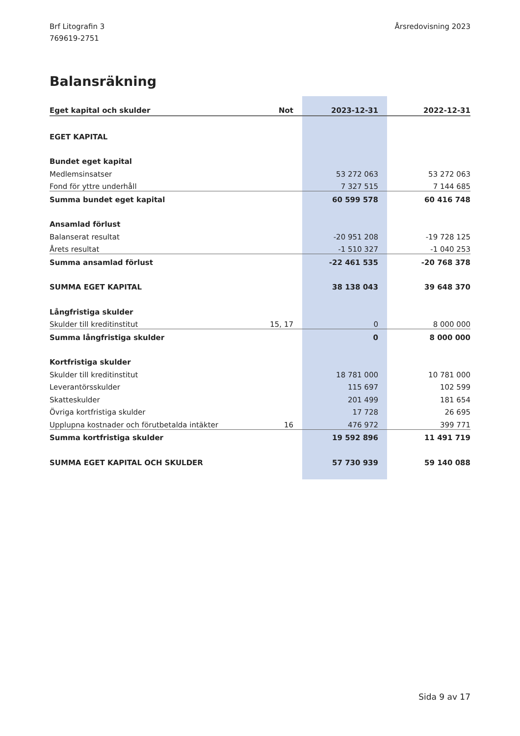Brf Litografin 3
769619-2751
Årsredovisning 2023
Balansräkning
| Eget kapital och skulder | Not | 2023-12-31 | 2022-12-31 |
| --- | --- | --- | --- |
| EGET KAPITAL | | | |
| Bundet eget kapital | | | |
| Medlemsinsatser | | 53 272 063 | 53 272 063 |
| Fond för yttre underhåll | | 7 327 515 | 7 144 685 |
| Summa bundet eget kapital | | 60 599 578 | 60 416 748 |
| Ansamlad förlust | | | |
| Balanserat resultat | | -20 951 208 | -19 728 125 |
| Årets resultat | | -1 510 327 | -1 040 253 |
| Summa ansamlad förlust | | -22 461 535 | -20 768 378 |
| SUMMA EGET KAPITAL | | 38 138 043 | 39 648 370 |
| Långfristiga skulder | | | |
| Skulder till kreditinstitut | 15, 17 | 0 | 8 000 000 |
| Summa långfristiga skulder | | 0 | 8 000 000 |
| Kortfristiga skulder | | | |
| Skulder till kreditinstitut | | 18 781 000 | 10 781 000 |
| Leverantörsskulder | | 115 697 | 102 599 |
| Skatteskulder | | 201 499 | 181 654 |
| Övriga kortfristiga skulder | | 17 728 | 26 695 |
| Upplupna kostnader och förutbetalda intäkter | 16 | 476 972 | 399 771 |
| Summa kortfristiga skulder | | 19 592 896 | 11 491 719 |
| SUMMA EGET KAPITAL OCH SKULDER | | 57 730 939 | 59 140 088 |
Sida 9 av 17